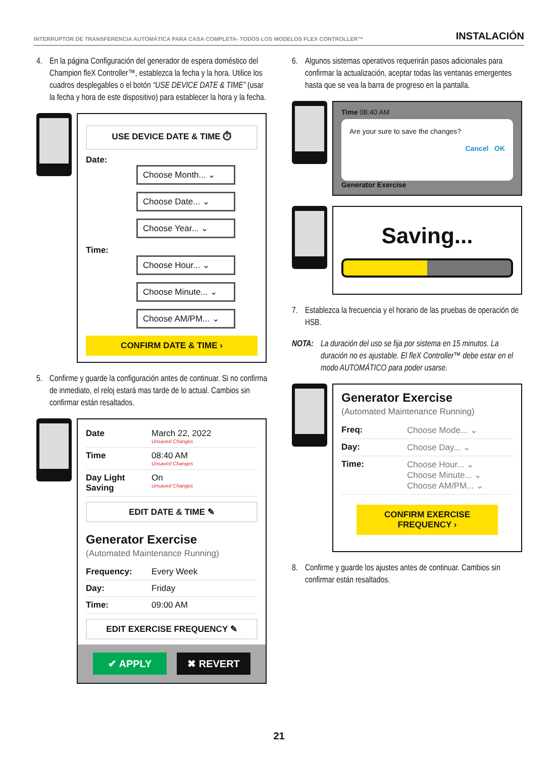INTERRUPTOR DE TRANSFERENCIA AUTOMÁTICA PARA CASA COMPLETA- TODOS LOS MODELOS FLEX CONTROLLER™ INSTALACIÓN
4. En la página Configuración del generador de espera doméstico del Champion fleX Controller™, establezca la fecha y la hora. Utilice los cuadros desplegables o el botón “USE DEVICE DATE & TIME” (usar la fecha y hora de este dispositivo) para establecer la hora y la fecha.
USE DEVICE DATE & TIME ⏱
Date:
Choose Month... ⌄
Choose Date... ⌄
Choose Year... ⌄
Time:
Choose Hour... ⌄
Choose Minute... ⌄
Choose AM/PM... ⌄
CONFIRM DATE & TIME ›
5. Confirme y guarde la configuración antes de continuar. Si no confirma de inmediato, el reloj estará mas tarde de lo actual. Cambios sin confirmar están resaltados.
Date March 22, 2022
Unsaved Changes
Time 08:40 AM
Unsaved Changes
Day Light Saving On
Unsaved Changes
EDIT DATE & TIME ✎
Generator Exercise
(Automated Maintenance Running)
Frequency: Every Week
Day: Friday
Time: 09:00 AM
EDIT EXERCISE FREQUENCY ✎
✔ APPLY ✖ REVERT
6. Algunos sistemas operativos requerirán pasos adicionales para confirmar la actualización, aceptar todas las ventanas emergentes hasta que se vea la barra de progreso en la pantalla.
Time 08:40 AM
Are your sure to save the changes?
Cancel OK
Generator Exercise
Saving...
7. Establezca la frecuencia y el horario de las pruebas de operación de HSB.
NOTA: La duración del uso se fija por sistema en 15 minutos. La duración no es ajustable. El fleX Controller™ debe estar en el modo AUTOMÁTICO para poder usarse.
Generator Exercise
(Automated Maintenance Running)
Freq: Choose Mode... ⌄
Day: Choose Day... ⌄
Time: Choose Hour... ⌄
Choose Minute... ⌄
Choose AM/PM... ⌄
CONFIRM EXERCISE FREQUENCY ›
8. Confirme y guarde los ajustes antes de continuar. Cambios sin confirmar están resaltados.
21